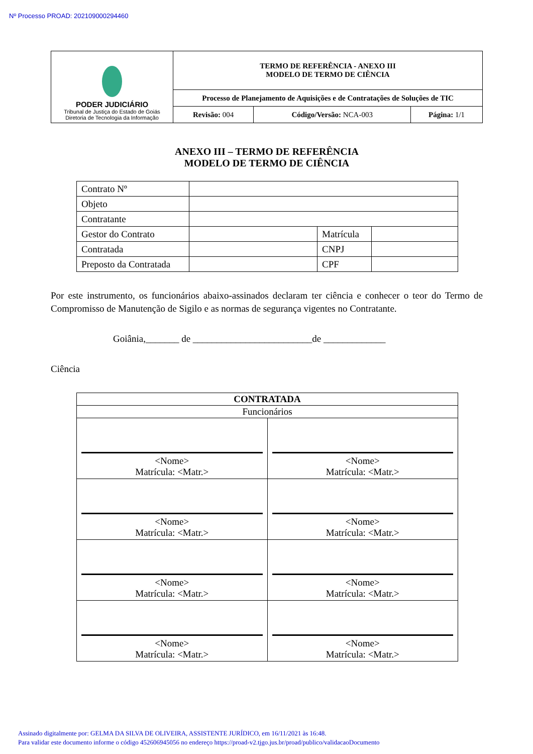Nº Processo PROAD: 202109000294460
| PODER JUDICIÁRIO Tribunal de Justiça do Estado de Goiás Diretoria de Tecnologia da Informação | TERMO DE REFERÊNCIA - ANEXO III MODELO DE TERMO DE CIÊNCIA | | |
| | Processo de Planejamento de Aquisições e de Contratações de Soluções de TIC | | |
| | Revisão: 004 | Código/Versão: NCA-003 | Página: 1/1 |
ANEXO III – TERMO DE REFERÊNCIA
MODELO DE TERMO DE CIÊNCIA
| Contrato Nº | | | |
| Objeto | | | |
| Contratante | | | |
| Gestor do Contrato | | Matrícula | |
| Contratada | | CNPJ | |
| Preposto da Contratada | | CPF | |
Por este instrumento, os funcionários abaixo-assinados declaram ter ciência e conhecer o teor do Termo de Compromisso de Manutenção de Sigilo e as normas de segurança vigentes no Contratante.
Goiânia,_______ de _________________________de _____________
Ciência
| CONTRATADA | |
| Funcionários | |
| <Nome> Matrícula: <Matr.> | <Nome> Matrícula: <Matr.> |
| <Nome> Matrícula: <Matr.> | <Nome> Matrícula: <Matr.> |
| <Nome> Matrícula: <Matr.> | <Nome> Matrícula: <Matr.> |
| <Nome> Matrícula: <Matr.> | <Nome> Matrícula: <Matr.> |
Assinado digitalmente por: GELMA DA SILVA DE OLIVEIRA, ASSISTENTE JURÍDICO, em 16/11/2021 às 16:48.
Para validar este documento informe o código 452606945056 no endereço https://proad-v2.tjgo.jus.br/proad/publico/validacaoDocumento